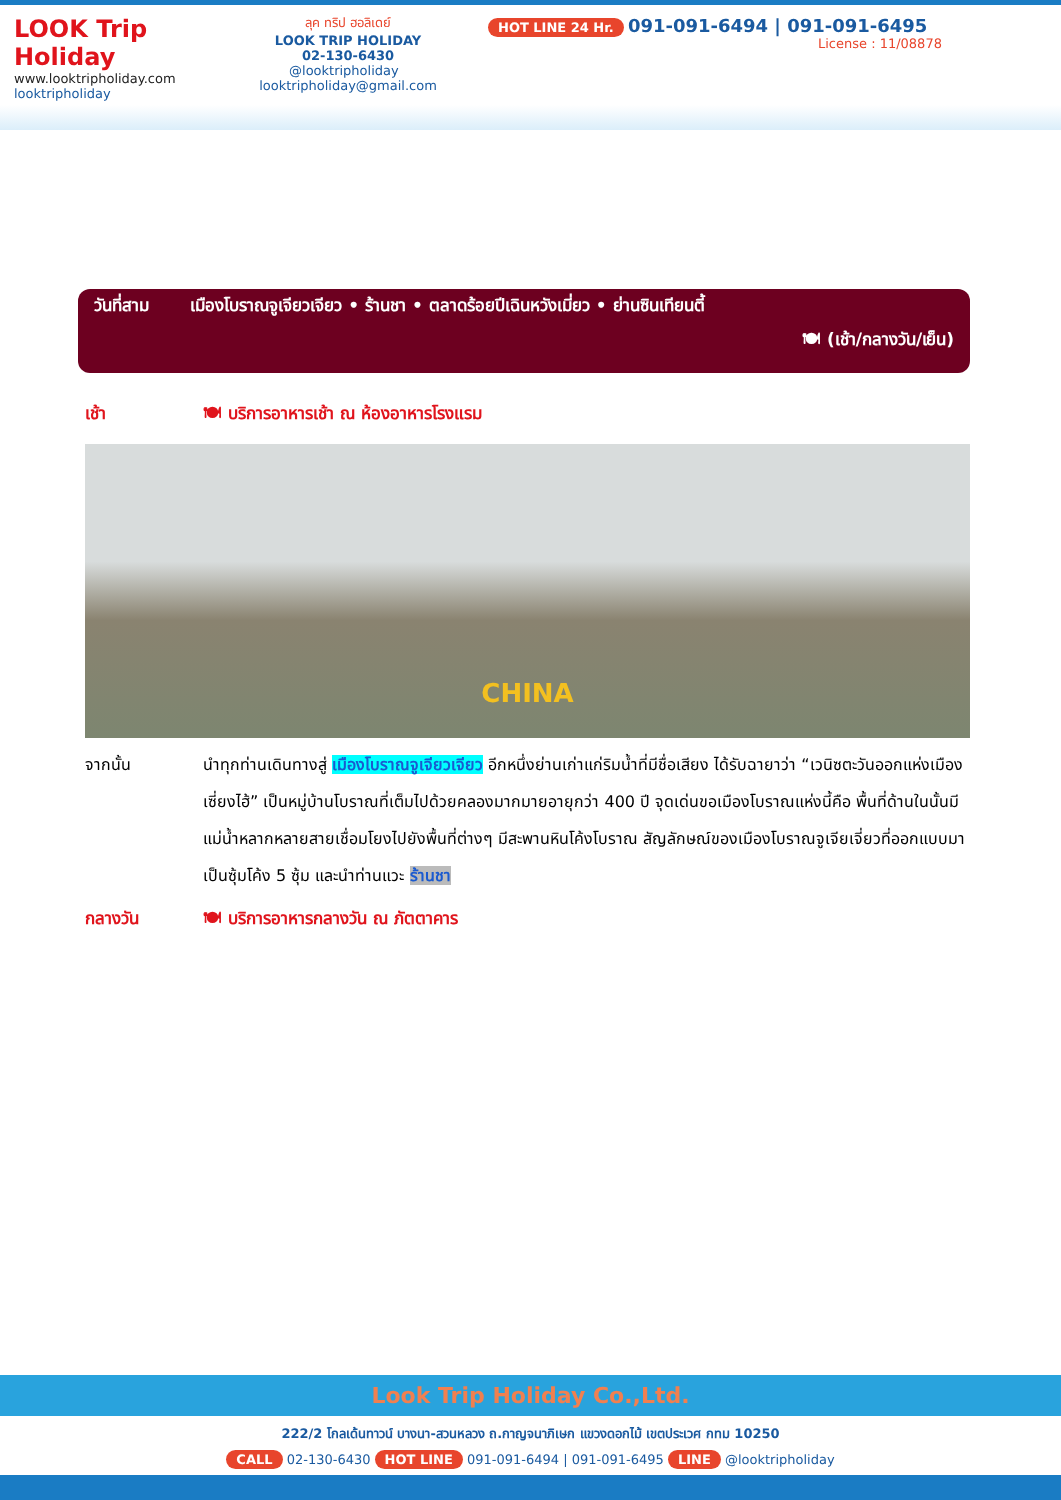LOOK Trip Holiday
www.looktripholiday.com
looktripholiday
ลุค ทริป ฮอลิเดย์
LOOK TRIP HOLIDAY
02-130-6430
@looktripholiday looktripholiday@gmail.com
HOT LINE 24 Hr. 091-091-6494 | 091-091-6495
License : 11/08878
วันที่สาม เมืองโบราณจูเจียวเจียว • ร้านชา • ตลาดร้อยปีเฉินหวังเมี่ยว • ย่านซินเทียนตี้
🍽 (เช้า/กลางวัน/เย็น)
เช้า 🍽 บริการอาหารเช้า ณ ห้องอาหารโรงแรม
CHINA
จากนั้น นำทุกท่านเดินทางสู่ เมืองโบราณจูเจียวเจียว อีกหนึ่งย่านเก่าแก่ริมน้ำที่มีชื่อเสียง ได้รับฉายาว่า “เวนิซตะวันออกแห่งเมืองเซี่ยงไฮ้” เป็นหมู่บ้านโบราณที่เต็มไปด้วยคลองมากมายอายุกว่า 400 ปี จุดเด่นขอเมืองโบราณแห่งนี้คือ พื้นที่ด้านในนั้นมีแม่น้ำหลากหลายสายเชื่อมโยงไปยังพื้นที่ต่างๆ มีสะพานหินโค้งโบราณ สัญลักษณ์ของเมืองโบราณจูเจียเจี่ยวที่ออกแบบมาเป็นซุ้มโค้ง 5 ซุ้ม และนำท่านแวะ ร้านชา
กลางวัน 🍽 บริการอาหารกลางวัน ณ ภัตตาคาร
Look Trip Holiday Co.,Ltd.
222/2 โกลเด้นทาวน์ บางนา-สวนหลวง ถ.กาญจนาภิเษก แขวงดอกไม้ เขตประเวศ กทม 10250
CALL 02-130-6430 HOT LINE 091-091-6494 | 091-091-6495 LINE @looktripholiday